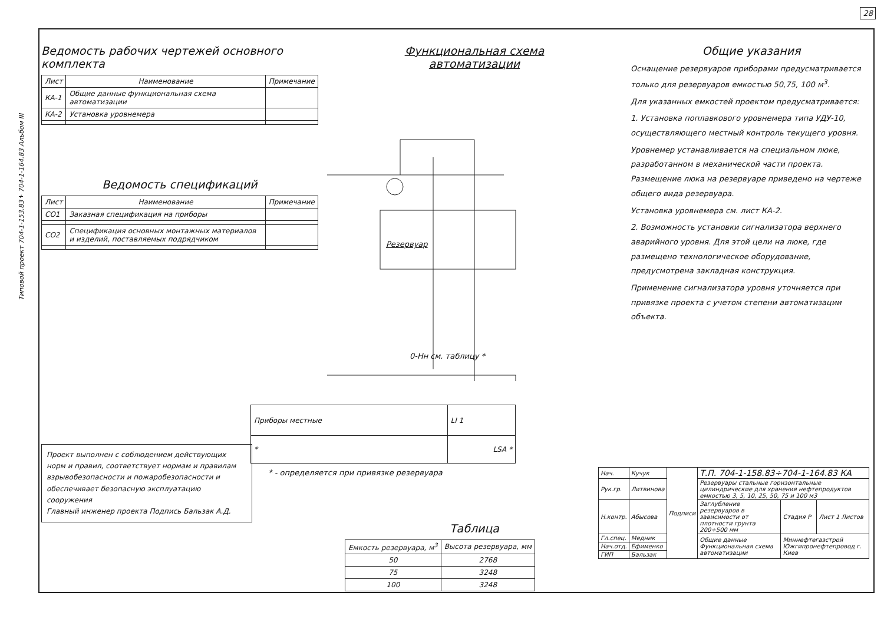28
Типовой проект 704-1-153.83÷704-1-164.83 Альбом III
Ведомость рабочих чертежей основного комплекта
| Лист | Наименование | Примечание |
| --- | --- | --- |
| КА-1 | Общие данные функциональная схема автоматизации | |
| КА-2 | Установка уровнемера | |
Ведомость спецификаций
| Лист | Наименование | Примечание |
| --- | --- | --- |
| СО1 | Заказная спецификация на приборы | |
| СО2 | Спецификация основных монтажных материалов и изделий, поставляемых подрядчиком | |
Проект выполнен с соблюдением действующих норм и правил, соответствует нормам и правилам взрывобезопасности и пожаробезопасности и обеспечивает безопасную эксплуатацию сооружения
Главный инженер проекта Подпись Бальзак А.Д.
Функциональная схема
автоматизации
Резервуар
0-Нн см. таблицу *
| Приборы местные | LI 1 |
| * | LSA * |
* - определяется при привязке резервуара
Таблица
| Емкость резервуара, м<sup>3</sup> | Высота резервуара, мм |
| --- | --- |
| 50 | 2768 |
| 75 | 3248 |
| 100 | 3248 |
Общие указания
Оснащение резервуаров приборами предусматривается только для резервуаров емкостью 50,75, 100 м<sup>3</sup>.
Для указанных емкостей проектом предусматривается:
1. Установка поплавкового уровнемера типа УДУ-10, осуществляющего местный контроль текущего уровня.
Уровнемер устанавливается на специальном люке, разработанном в механической части проекта. Размещение люка на резервуаре приведено на чертеже общего вида резервуара.
Установка уровнемера см. лист КА-2.
2. Возможность установки сигнализатора верхнего аварийного уровня. Для этой цели на люке, где размещено технологическое оборудование, предусмотрена закладная конструкция.
Применение сигнализатора уровня уточняется при привязке проекта с учетом степени автоматизации объекта.
| Нач. | Кучук | Подписи | Т.П. 704-1-158.83÷704-1-164.83 КА | | |
| Рук.гр. | Литвинова | | Резервуары стальные горизонтальные цилиндрические для хранения нефтепродуктов емкостью 3, 5, 10, 25, 50, 75 и 100 м3 | | |
| Н.контр. | Абысова | | Заглубление резервуаров в зависимости от плотности грунта 200÷500 мм | Стадия Р | Лист 1 Листов |
| Гл.спец. | Медник | | Общие данные Функциональная схема автоматизации | Миннефтегазстрой Южгипронефтепровод г. Киев | |
| Нач.отд. | Ефименко | | | | |
| ГИП | Бальзак | | | | |